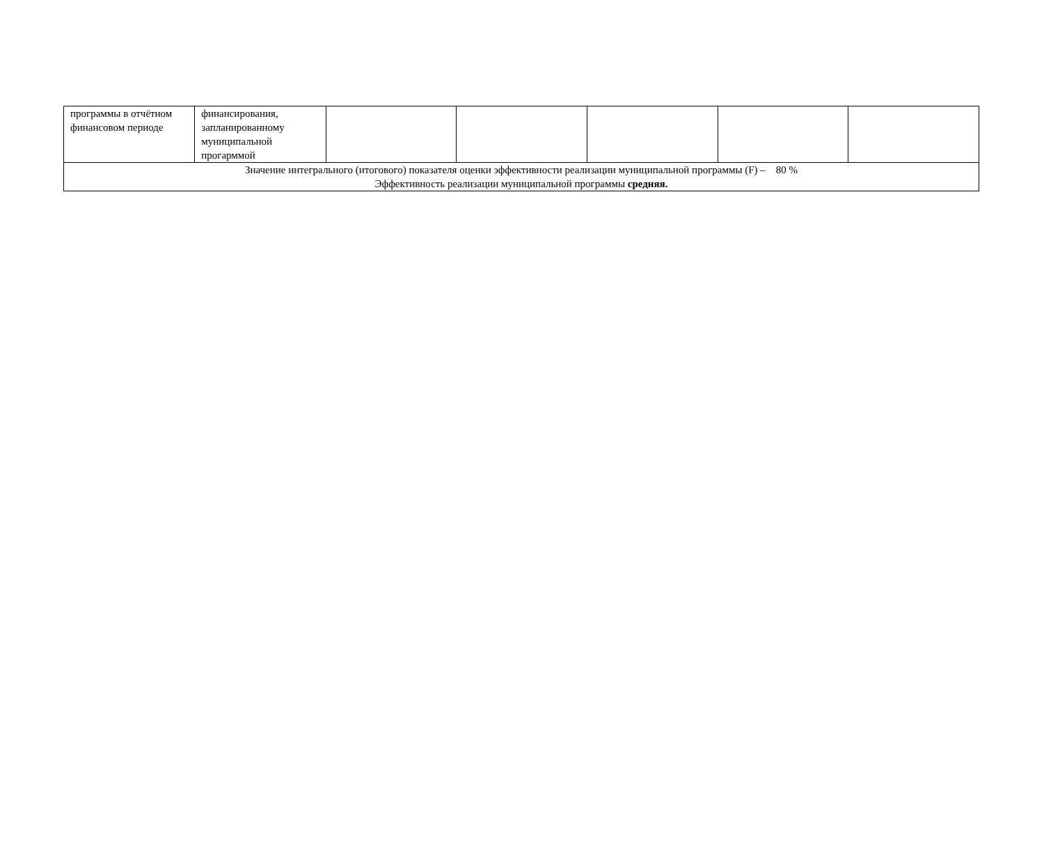| программы в отчётном финансовом периоде | финансирования, запланированному муниципальной прогарммой | | | | | |
| Значение интегрального (итогового) показателя оценки эффективности реализации муниципальной программы (F) – 80 % Эффективность реализации муниципальной программы средняя. | | | | | | |